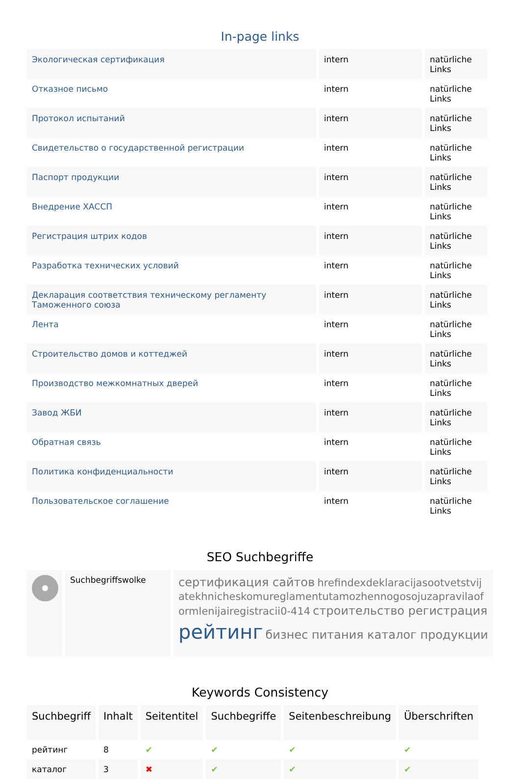In-page links
| Экологическая сертификация | intern | natürliche Links |
| Отказное письмо | intern | natürliche Links |
| Протокол испытаний | intern | natürliche Links |
| Свидетельство о государственной регистрации | intern | natürliche Links |
| Паспорт продукции | intern | natürliche Links |
| Внедрение ХАССП | intern | natürliche Links |
| Регистрация штрих кодов | intern | natürliche Links |
| Разработка технических условий | intern | natürliche Links |
| Декларация соответствия техническому регламенту Таможенного союза | intern | natürliche Links |
| Лента | intern | natürliche Links |
| Строительство домов и коттеджей | intern | natürliche Links |
| Производство межкомнатных дверей | intern | natürliche Links |
| Завод ЖБИ | intern | natürliche Links |
| Обратная связь | intern | natürliche Links |
| Политика конфиденциальности | intern | natürliche Links |
| Пользовательское соглашение | intern | natürliche Links |
SEO Suchbegriffe
Suchbegriffswolke
сертификация сайтов hrefindexdeklaracijasootvetstvijatekhnicheskomureglamentutamozhennogosojuzapravilaoformlenijairegistracii0-414 строительство регистрация рейтинг бизнес питания каталог продукции
Keywords Consistency
| Suchbegriff | Inhalt | Seitentitel | Suchbegriffe | Seitenbeschreibung | Überschriften |
| --- | --- | --- | --- | --- | --- |
| рейтинг | 8 | ✔ | ✔ | ✔ | ✔ |
| каталог | 3 | ✖ | ✔ | ✔ | ✔ |